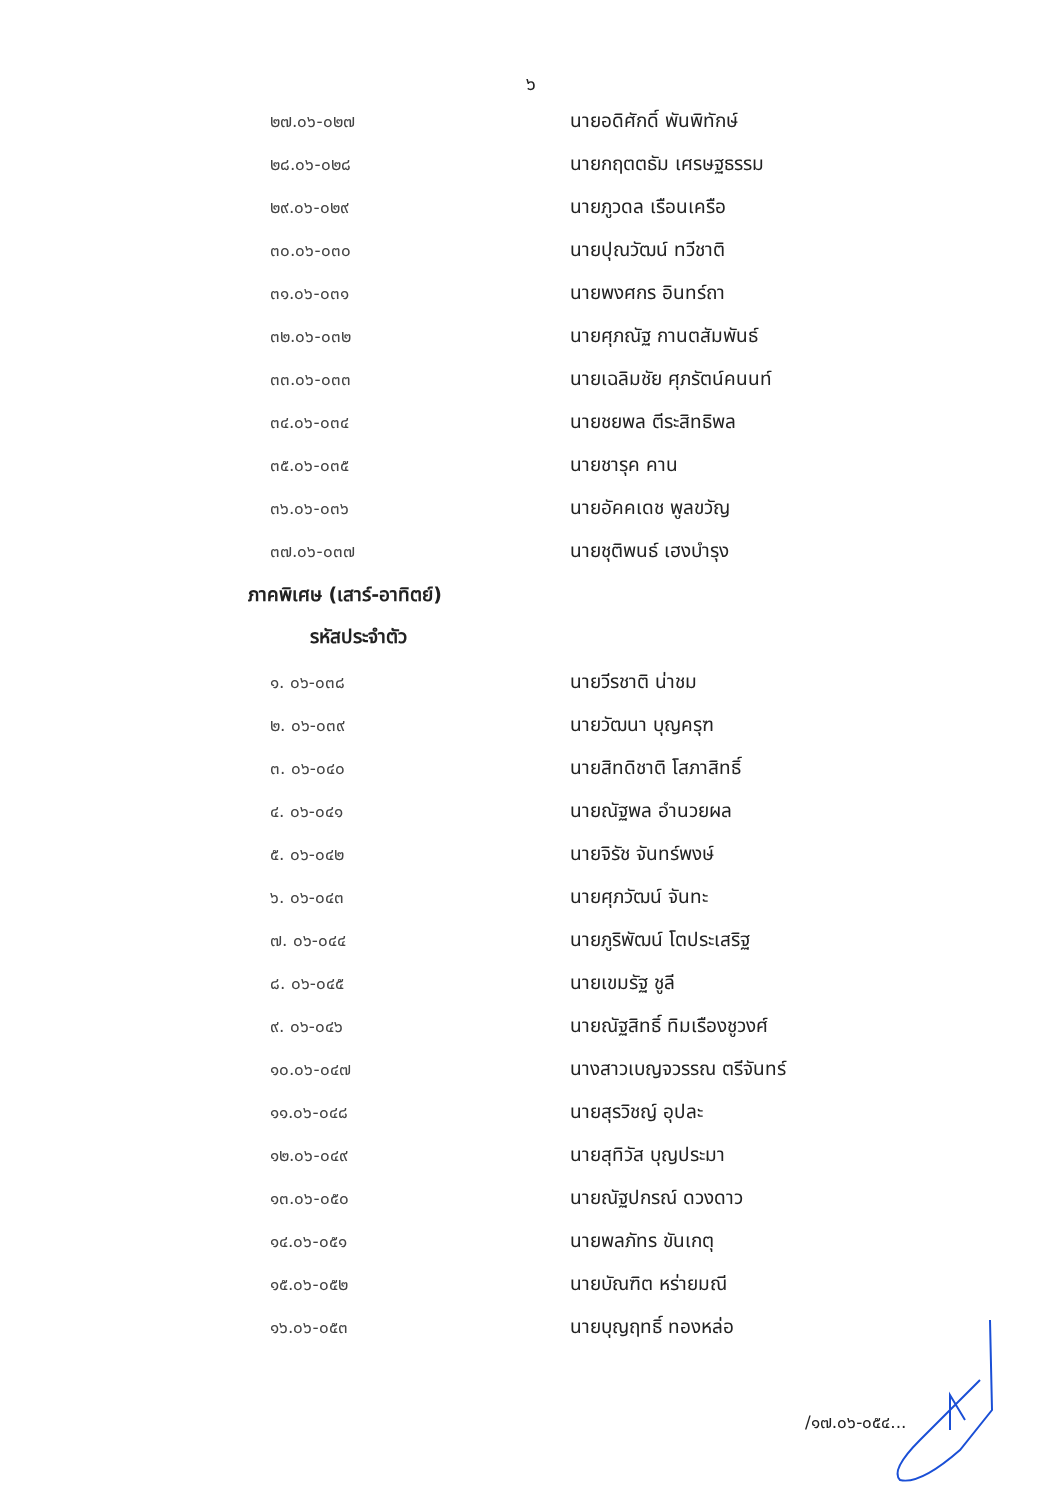๖
| ๒๗.๐๖-๐๒๗ | นายอดิศักดิ์ พันพิทักษ์ |
| ๒๘.๐๖-๐๒๘ | นายกฤตตธัม เศรษฐธรรม |
| ๒๙.๐๖-๐๒๙ | นายภูวดล เรือนเครือ |
| ๓๐.๐๖-๐๓๐ | นายปุณวัฒน์ ทวีชาติ |
| ๓๑.๐๖-๐๓๑ | นายพงศกร อินทร์ถา |
| ๓๒.๐๖-๐๓๒ | นายศุภณัฐ กานตสัมพันธ์ |
| ๓๓.๐๖-๐๓๓ | นายเฉลิมชัย ศุภรัตน์คนนท์ |
| ๓๔.๐๖-๐๓๔ | นายชยพล ตีระสิทธิพล |
| ๓๕.๐๖-๐๓๕ | นายชารุค คาน |
| ๓๖.๐๖-๐๓๖ | นายอัคคเดช พูลขวัญ |
| ๓๗.๐๖-๐๓๗ | นายชุติพนธ์ เฮงบำรุง |
ภาคพิเศษ (เสาร์-อาทิตย์)
รหัสประจำตัว
| ๑. ๐๖-๐๓๘ | นายวีรชาติ น่าชม |
| ๒. ๐๖-๐๓๙ | นายวัฒนา บุญครุฑ |
| ๓. ๐๖-๐๔๐ | นายสิทดิชาติ โสภาสิทธิ์ |
| ๔. ๐๖-๐๔๑ | นายณัฐพล อำนวยผล |
| ๕. ๐๖-๐๔๒ | นายจิรัช จันทร์พงษ์ |
| ๖. ๐๖-๐๔๓ | นายศุภวัฒน์ จันทะ |
| ๗. ๐๖-๐๔๔ | นายภูริพัฒน์ โตประเสริฐ |
| ๘. ๐๖-๐๔๕ | นายเขมรัฐ ชูลี |
| ๙. ๐๖-๐๔๖ | นายณัฐสิทธิ์ ทิมเรืองชูวงศ์ |
| ๑๐.๐๖-๐๔๗ | นางสาวเบญจวรรณ ตรีจันทร์ |
| ๑๑.๐๖-๐๔๘ | นายสุรวิชญ์ อุปละ |
| ๑๒.๐๖-๐๔๙ | นายสุทิวัส บุญประมา |
| ๑๓.๐๖-๐๕๐ | นายณัฐปกรณ์ ดวงดาว |
| ๑๔.๐๖-๐๕๑ | นายพลภัทร ขันเกตุ |
| ๑๕.๐๖-๐๕๒ | นายบัณฑิต หร่ายมณี |
| ๑๖.๐๖-๐๕๓ | นายบุญฤทธิ์ ทองหล่อ |
/๑๗.๐๖-๐๕๔...